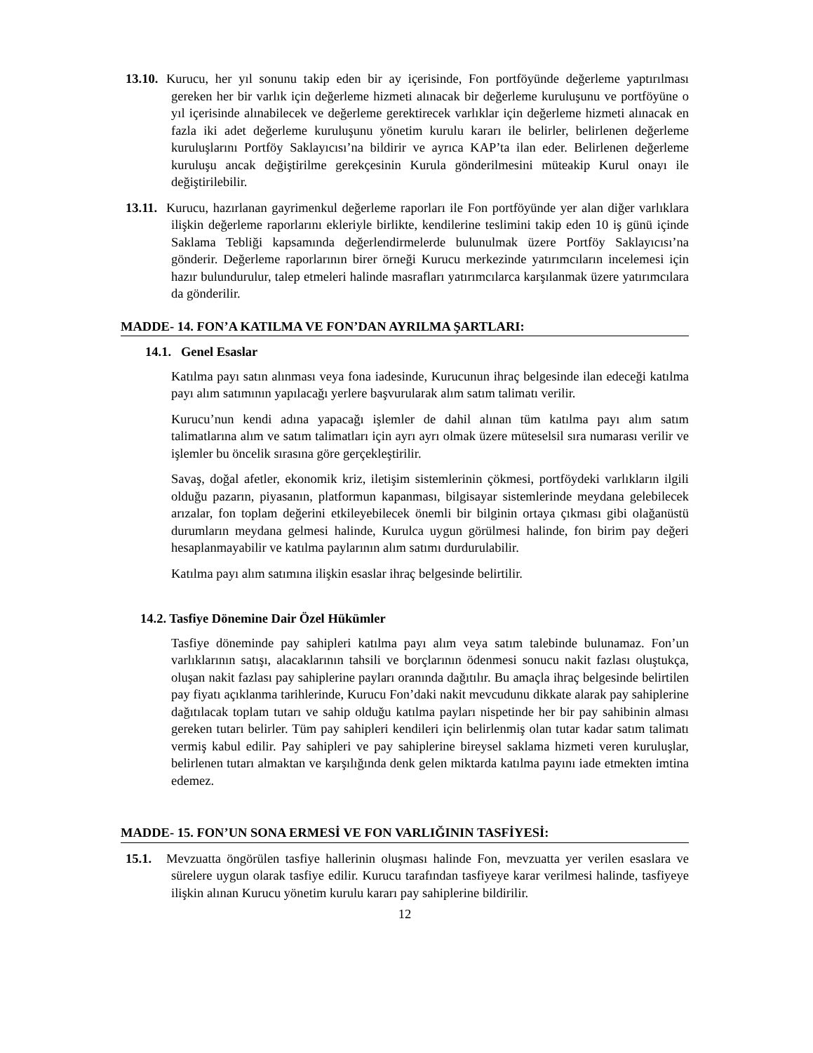13.10. Kurucu, her yıl sonunu takip eden bir ay içerisinde, Fon portföyünde değerleme yaptırılması gereken her bir varlık için değerleme hizmeti alınacak bir değerleme kuruluşunu ve portföyüne o yıl içerisinde alınabilecek ve değerleme gerektirecek varlıklar için değerleme hizmeti alınacak en fazla iki adet değerleme kuruluşunu yönetim kurulu kararı ile belirler, belirlenen değerleme kuruluşlarını Portföy Saklayıcısı’na bildirir ve ayrıca KAP’ta ilan eder. Belirlenen değerleme kuruluşu ancak değiştirilme gerekçesinin Kurula gönderilmesini müteakip Kurul onayı ile değiştirilebilir.
13.11. Kurucu, hazırlanan gayrimenkul değerleme raporları ile Fon portföyünde yer alan diğer varlıklara ilişkin değerleme raporlarını ekleriyle birlikte, kendilerine teslimini takip eden 10 iş günü içinde Saklama Tebliği kapsamında değerlendirmelerde bulunulmak üzere Portföy Saklayıcısı’na gönderir. Değerleme raporlarının birer örneği Kurucu merkezinde yatırımcıların incelemesi için hazır bulundurulur, talep etmeleri halinde masrafları yatırımcılarca karşılanmak üzere yatırımcılara da gönderilir.
MADDE- 14. FON’A KATILMA VE FON’DAN AYRILMA ŞARTLARI:
14.1. Genel Esaslar
Katılma payı satın alınması veya fona iadesinde, Kurucunun ihraç belgesinde ilan edeceği katılma payı alım satımının yapılacağı yerlere başvurularak alım satım talimatı verilir.
Kurucu’nun kendi adına yapacağı işlemler de dahil alınan tüm katılma payı alım satım talimatlarına alım ve satım talimatları için ayrı ayrı olmak üzere müteselsil sıra numarası verilir ve işlemler bu öncelik sırasına göre gerçekleştirilir.
Savaş, doğal afetler, ekonomik kriz, iletişim sistemlerinin çökmesi, portföydeki varlıkların ilgili olduğu pazarın, piyasanın, platformun kapanması, bilgisayar sistemlerinde meydana gelebilecek arızalar, fon toplam değerini etkileyebilecek önemli bir bilginin ortaya çıkması gibi olağanüstü durumların meydana gelmesi halinde, Kurulca uygun görülmesi halinde, fon birim pay değeri hesaplanmayabilir ve katılma paylarının alım satımı durdurulabilir.
Katılma payı alım satımına ilişkin esaslar ihraç belgesinde belirtilir.
14.2. Tasfiye Dönemine Dair Özel Hükümler
Tasfiye döneminde pay sahipleri katılma payı alım veya satım talebinde bulunamaz. Fon’un varlıklarının satışı, alacaklarının tahsili ve borçlarının ödenmesi sonucu nakit fazlası oluştukça, oluşan nakit fazlası pay sahiplerine payları oranında dağıtılır. Bu amaçla ihraç belgesinde belirtilen pay fiyatı açıklanma tarihlerinde, Kurucu Fon’daki nakit mevcudunu dikkate alarak pay sahiplerine dağıtılacak toplam tutarı ve sahip olduğu katılma payları nispetinde her bir pay sahibinin alması gereken tutarı belirler. Tüm pay sahipleri kendileri için belirlenmiş olan tutar kadar satım talimatı vermiş kabul edilir. Pay sahipleri ve pay sahiplerine bireysel saklama hizmeti veren kuruluşlar, belirlenen tutarı almaktan ve karşılığında denk gelen miktarda katılma payını iade etmekten imtina edemez.
MADDE- 15. FON’UN SONA ERMESİ VE FON VARLIĞININ TASFİYESİ:
15.1. Mevzuatta öngörülen tasfiye hallerinin oluşması halinde Fon, mevzuatta yer verilen esaslara ve sürelere uygun olarak tasfiye edilir. Kurucu tarafından tasfiyeye karar verilmesi halinde, tasfiyeye ilişkin alınan Kurucu yönetim kurulu kararı pay sahiplerine bildirilir.
12